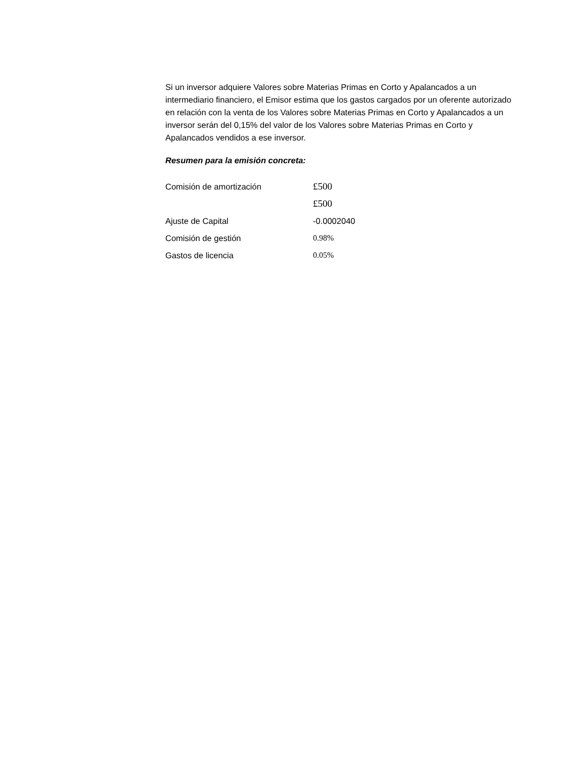Si un inversor adquiere Valores sobre Materias Primas en Corto y Apalancados a un intermediario financiero, el Emisor estima que los gastos cargados por un oferente autorizado en relación con la venta de los Valores sobre Materias Primas en Corto y Apalancados a un inversor serán del 0,15% del valor de los Valores sobre Materias Primas en Corto y Apalancados vendidos a ese inversor.
Resumen para la emisión concreta:
| Comisión de amortización | £500 |
| | £500 |
| Ajuste de Capital | -0.0002040 |
| Comisión de gestión | 0.98% |
| Gastos de licencia | 0.05% |